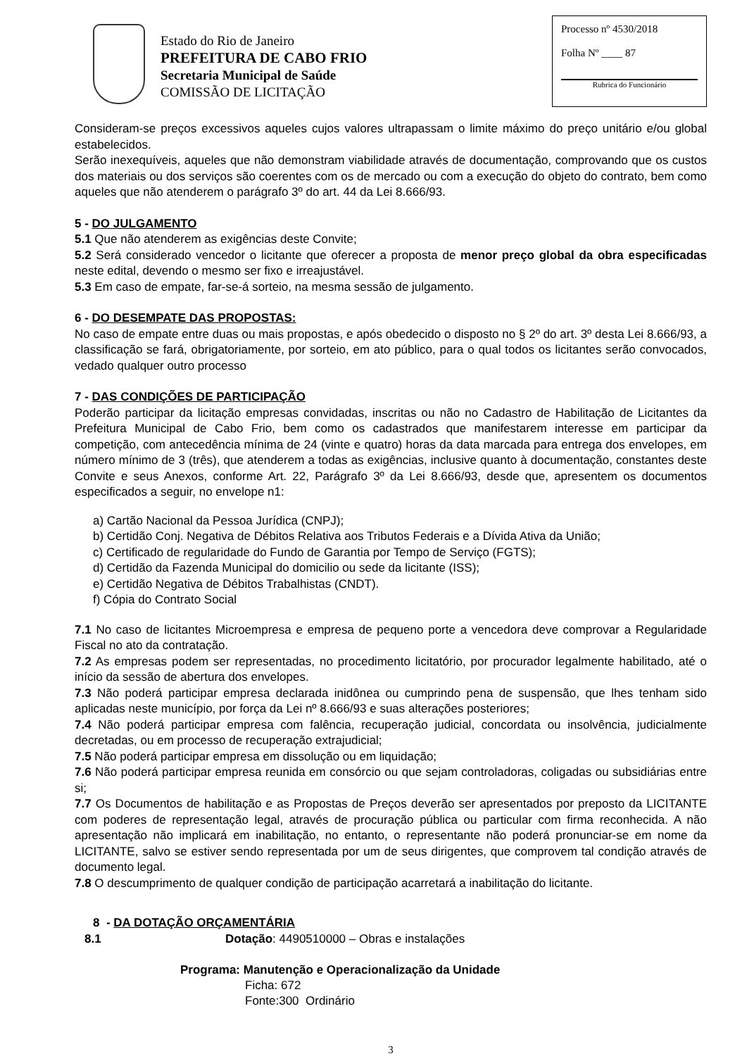Estado do Rio de Janeiro
PREFEITURA DE CABO FRIO
Secretaria Municipal de Saúde
COMISSÃO DE LICITAÇÃO
Processo nº 4530/2018
Folha Nº ____ 87
Rubrica do Funcionário
Consideram-se preços excessivos aqueles cujos valores ultrapassam o limite máximo do preço unitário e/ou global estabelecidos.
Serão inexequíveis, aqueles que não demonstram viabilidade através de documentação, comprovando que os custos dos materiais ou dos serviços são coerentes com os de mercado ou com a execução do objeto do contrato, bem como aqueles que não atenderem o parágrafo 3º do art. 44 da Lei 8.666/93.
5 - DO JULGAMENTO
5.1 Que não atenderem as exigências deste Convite;
5.2 Será considerado vencedor o licitante que oferecer a proposta de menor preço global da obra especificadas neste edital, devendo o mesmo ser fixo e irreajustável.
5.3 Em caso de empate, far-se-á sorteio, na mesma sessão de julgamento.
6 - DO DESEMPATE DAS PROPOSTAS:
No caso de empate entre duas ou mais propostas, e após obedecido o disposto no § 2º do art. 3º desta Lei 8.666/93, a classificação se fará, obrigatoriamente, por sorteio, em ato público, para o qual todos os licitantes serão convocados, vedado qualquer outro processo
7 - DAS CONDIÇÕES DE PARTICIPAÇÃO
Poderão participar da licitação empresas convidadas, inscritas ou não no Cadastro de Habilitação de Licitantes da Prefeitura Municipal de Cabo Frio, bem como os cadastrados que manifestarem interesse em participar da competição, com antecedência mínima de 24 (vinte e quatro) horas da data marcada para entrega dos envelopes, em número mínimo de 3 (três), que atenderem a todas as exigências, inclusive quanto à documentação, constantes deste Convite e seus Anexos, conforme Art. 22, Parágrafo 3º da Lei 8.666/93, desde que, apresentem os documentos especificados a seguir, no envelope n1:
a) Cartão Nacional da Pessoa Jurídica (CNPJ);
b) Certidão Conj. Negativa de Débitos Relativa aos Tributos Federais e a Dívida Ativa da União;
c) Certificado de regularidade do Fundo de Garantia por Tempo de Serviço (FGTS);
d) Certidão da Fazenda Municipal do domicilio ou sede da licitante (ISS);
e) Certidão Negativa de Débitos Trabalhistas (CNDT).
f) Cópia do Contrato Social
7.1 No caso de licitantes Microempresa e empresa de pequeno porte a vencedora deve comprovar a Regularidade Fiscal no ato da contratação.
7.2 As empresas podem ser representadas, no procedimento licitatório, por procurador legalmente habilitado, até o início da sessão de abertura dos envelopes.
7.3 Não poderá participar empresa declarada inidônea ou cumprindo pena de suspensão, que lhes tenham sido aplicadas neste município, por força da Lei nº 8.666/93 e suas alterações posteriores;
7.4 Não poderá participar empresa com falência, recuperação judicial, concordata ou insolvência, judicialmente decretadas, ou em processo de recuperação extrajudicial;
7.5 Não poderá participar empresa em dissolução ou em liquidação;
7.6 Não poderá participar empresa reunida em consórcio ou que sejam controladoras, coligadas ou subsidiárias entre si;
7.7 Os Documentos de habilitação e as Propostas de Preços deverão ser apresentados por preposto da LICITANTE com poderes de representação legal, através de procuração pública ou particular com firma reconhecida. A não apresentação não implicará em inabilitação, no entanto, o representante não poderá pronunciar-se em nome da LICITANTE, salvo se estiver sendo representada por um de seus dirigentes, que comprovem tal condição através de documento legal.
7.8 O descumprimento de qualquer condição de participação acarretará a inabilitação do licitante.
8 - DA DOTAÇÃO ORÇAMENTÁRIA
8.1 Dotação: 4490510000 – Obras e instalações
Programa: Manutenção e Operacionalização da Unidade
Ficha: 672
Fonte:300 Ordinário
3